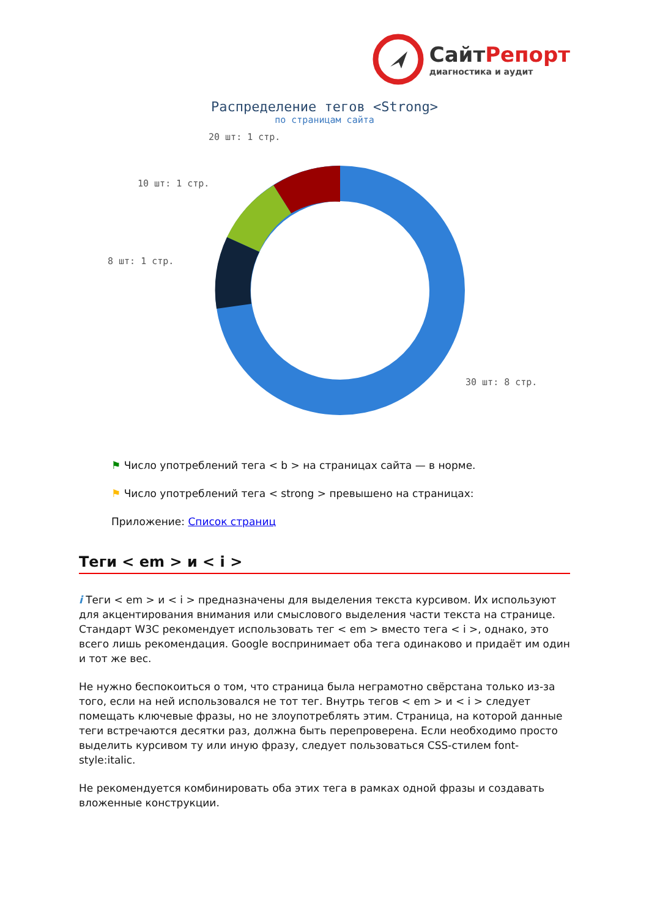СайтРепорт
диагностика и аудит
Распределение тегов <Strong>
по страницам сайта
20 шт: 1 стр.
10 шт: 1 стр.
8 шт: 1 стр.
30 шт: 8 стр.
⚑ Число употреблений тега < b > на страницах сайта — в норме.
⚑ Число употреблений тега < strong > превышено на страницах:
Приложение: Список страниц
Теги < em > и < i >
i Теги < em > и < i > предназначены для выделения текста курсивом. Их используют для акцентирования внимания или смыслового выделения части текста на странице. Стандарт W3C рекомендует использовать тег < em > вместо тега < i >, однако, это всего лишь рекомендация. Google воспринимает оба тега одинаково и придаёт им один и тот же вес.
Не нужно беспокоиться о том, что страница была неграмотно свёрстана только из-за того, если на ней использовался не тот тег. Внутрь тегов < em > и < i > следует помещать ключевые фразы, но не злоупотреблять этим. Страница, на которой данные теги встречаются десятки раз, должна быть перепроверена. Если необходимо просто выделить курсивом ту или иную фразу, следует пользоваться CSS-стилем font-style:italic.
Не рекомендуется комбинировать оба этих тега в рамках одной фразы и создавать вложенные конструкции.